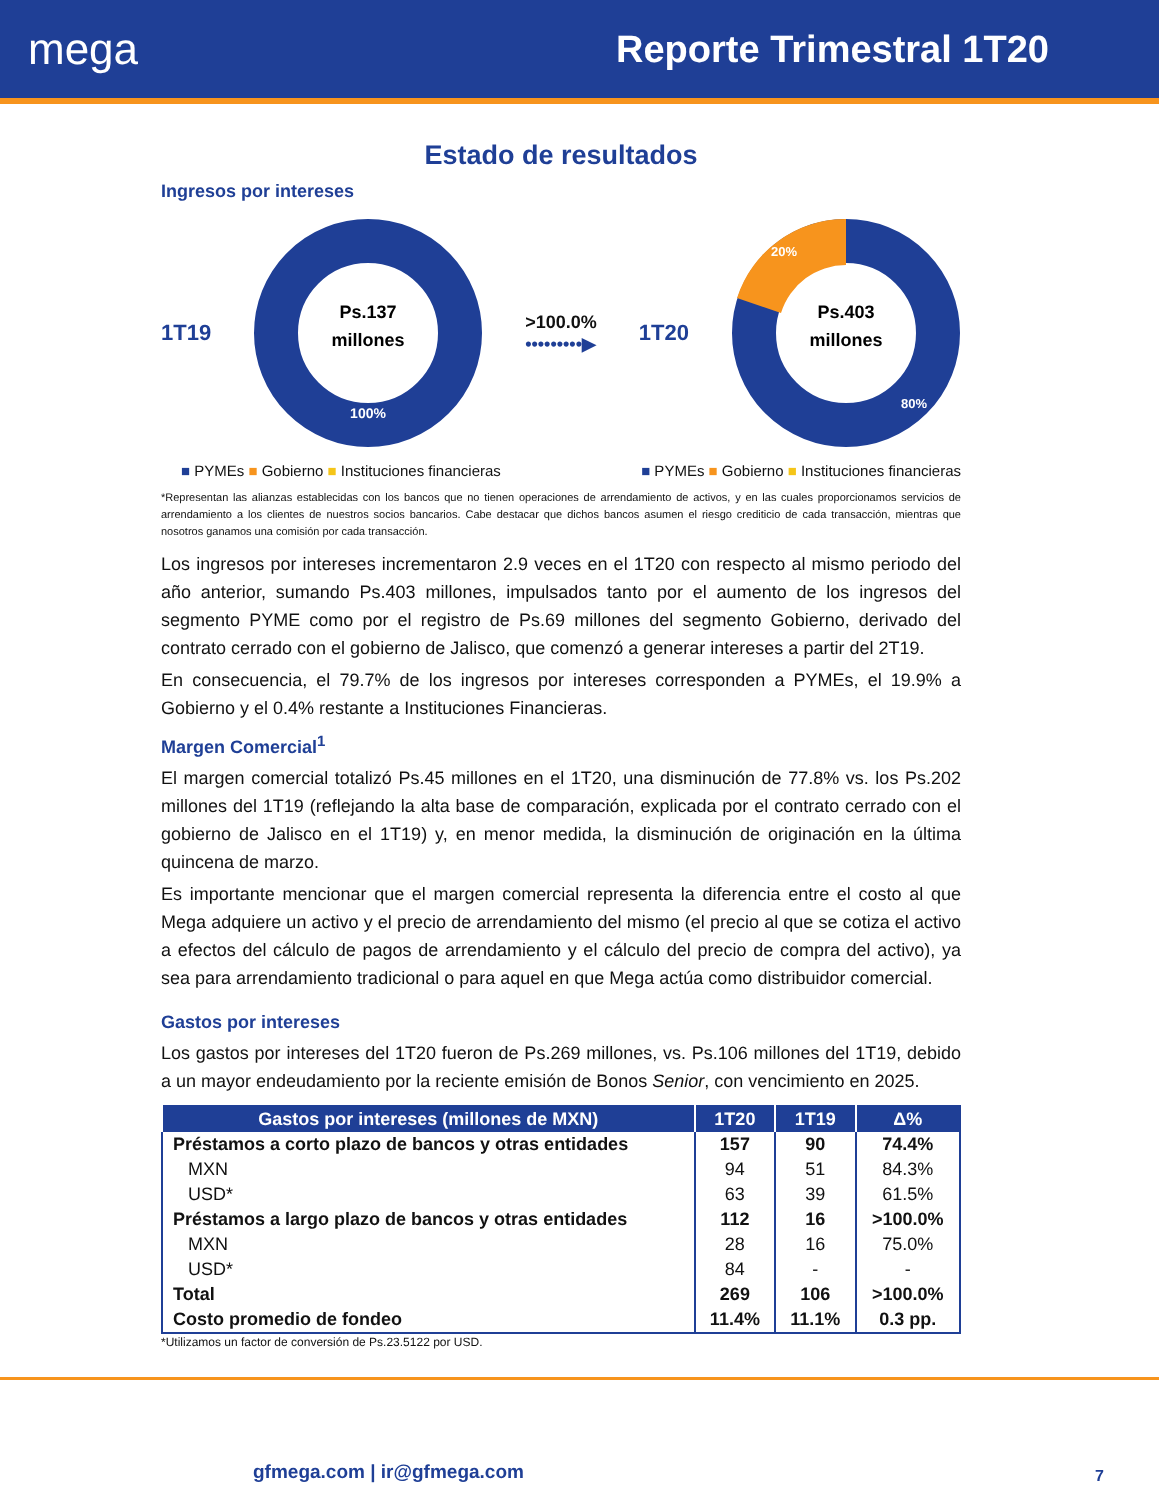mega Reporte Trimestral 1T20
Estado de resultados
Ingresos por intereses
1T19
Ps.137
millones
100%
>100.0%
•••••••••▶
1T20
Ps.403
millones
20%
80%
■ PYMEs ■ Gobierno ■ Instituciones financieras ■ PYMEs ■ Gobierno ■ Instituciones financieras
*Representan las alianzas establecidas con los bancos que no tienen operaciones de arrendamiento de activos, y en las cuales proporcionamos servicios de arrendamiento a los clientes de nuestros socios bancarios. Cabe destacar que dichos bancos asumen el riesgo crediticio de cada transacción, mientras que nosotros ganamos una comisión por cada transacción.
Los ingresos por intereses incrementaron 2.9 veces en el 1T20 con respecto al mismo periodo del año anterior, sumando Ps.403 millones, impulsados tanto por el aumento de los ingresos del segmento PYME como por el registro de Ps.69 millones del segmento Gobierno, derivado del contrato cerrado con el gobierno de Jalisco, que comenzó a generar intereses a partir del 2T19.
En consecuencia, el 79.7% de los ingresos por intereses corresponden a PYMEs, el 19.9% a Gobierno y el 0.4% restante a Instituciones Financieras.
Margen Comercial<sup>1</sup>
El margen comercial totalizó Ps.45 millones en el 1T20, una disminución de 77.8% vs. los Ps.202 millones del 1T19 (reflejando la alta base de comparación, explicada por el contrato cerrado con el gobierno de Jalisco en el 1T19) y, en menor medida, la disminución de originación en la última quincena de marzo.
Es importante mencionar que el margen comercial representa la diferencia entre el costo al que Mega adquiere un activo y el precio de arrendamiento del mismo (el precio al que se cotiza el activo a efectos del cálculo de pagos de arrendamiento y el cálculo del precio de compra del activo), ya sea para arrendamiento tradicional o para aquel en que Mega actúa como distribuidor comercial.
Gastos por intereses
Los gastos por intereses del 1T20 fueron de Ps.269 millones, vs. Ps.106 millones del 1T19, debido a un mayor endeudamiento por la reciente emisión de Bonos Senior, con vencimiento en 2025.
| Gastos por intereses (millones de MXN) | 1T20 | 1T19 | Δ% |
| --- | --- | --- | --- |
| Préstamos a corto plazo de bancos y otras entidades | 157 | 90 | 74.4% |
| MXN | 94 | 51 | 84.3% |
| USD* | 63 | 39 | 61.5% |
| Préstamos a largo plazo de bancos y otras entidades | 112 | 16 | >100.0% |
| MXN | 28 | 16 | 75.0% |
| USD* | 84 | - | - |
| Total | 269 | 106 | >100.0% |
| Costo promedio de fondeo | 11.4% | 11.1% | 0.3 pp. |
*Utilizamos un factor de conversión de Ps.23.5122 por USD.
gfmega.com | ir@gfmega.com 7